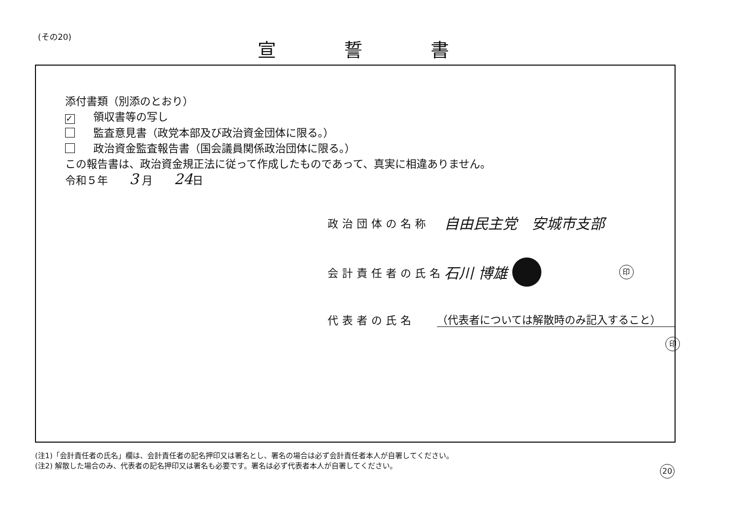(その20) 宣誓書
添付書類（別添のとおり）
✓ 領収書等の写し
監査意見書（政党本部及び政治資金団体に限る。）
政治資金監査報告書（国会議員関係政治団体に限る。）
この報告書は、政治資金規正法に従って作成したものであって、真実に相違ありません。
令和５年　　3 月　　24日
政治団体の名称 自由民主党　安城市支部
会計責任者の氏名 石川 博雄 印
代表者の氏名 （代表者については解散時のみ記入すること）
印
(注1)「会計責任者の氏名」欄は、会計責任者の記名押印又は署名とし、署名の場合は必ず会計責任者本人が自署してください。
(注2) 解散した場合のみ、代表者の記名押印又は署名も必要です。署名は必ず代表者本人が自署してください。
20